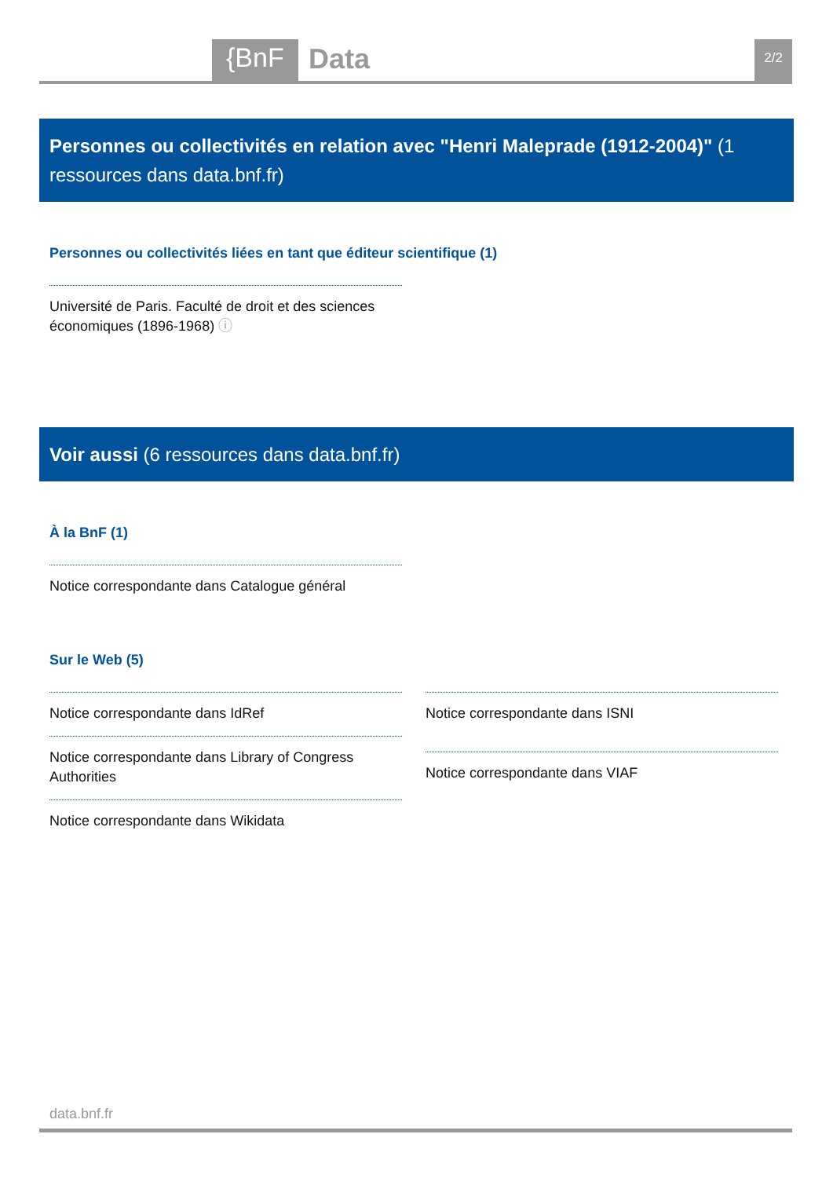{BnF Data 2/2
Personnes ou collectivités en relation avec "Henri Maleprade (1912-2004)" (1 ressources dans data.bnf.fr)
Personnes ou collectivités liées en tant que éditeur scientifique (1)
Université de Paris. Faculté de droit et des sciences économiques (1896-1968) ⓘ
Voir aussi (6 ressources dans data.bnf.fr)
À la BnF (1)
Notice correspondante dans Catalogue général
Sur le Web (5)
Notice correspondante dans IdRef
Notice correspondante dans Library of Congress Authorities
Notice correspondante dans Wikidata
Notice correspondante dans ISNI
Notice correspondante dans VIAF
data.bnf.fr